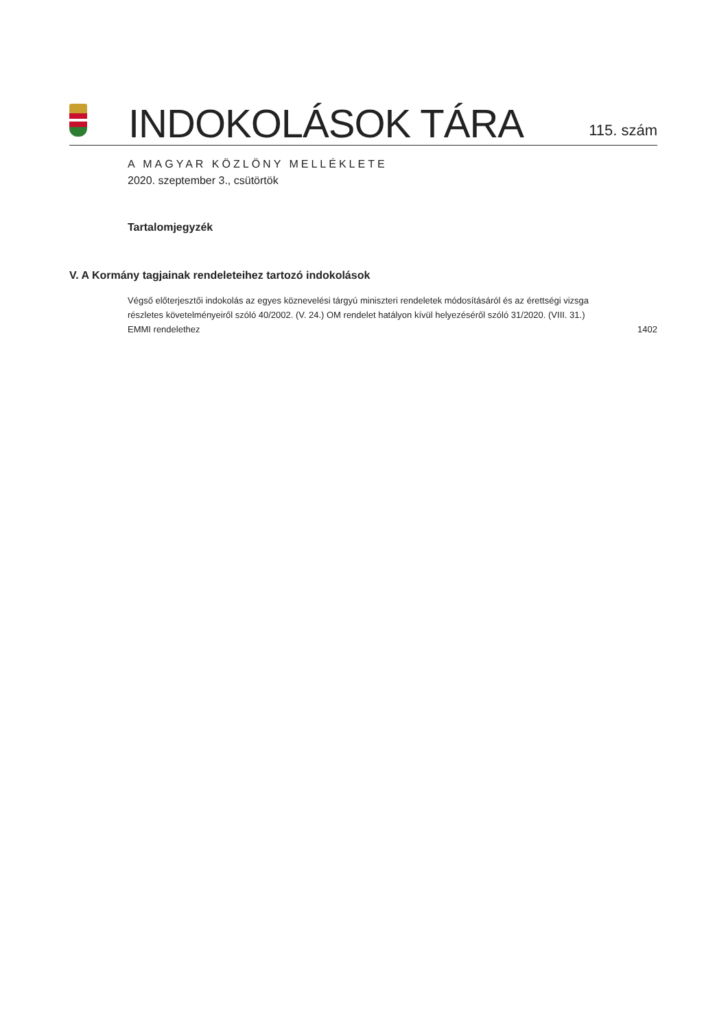INDOKOLÁSOK TÁRA
115. szám
A MAGYAR KÖZLÖNY MELLÉKLETE
2020. szeptember 3., csütörtök
Tartalomjegyzék
V. A Kormány tagjainak rendeleteihez tartozó indokolások
Végső előterjesztői indokolás az egyes köznevelési tárgyú miniszteri rendeletek módosításáról és az érettségi vizsga részletes követelményeiről szóló 40/2002. (V. 24.) OM rendelet hatályon kívül helyezéséről szóló 31/2020. (VIII. 31.) EMMI rendelethez
1402